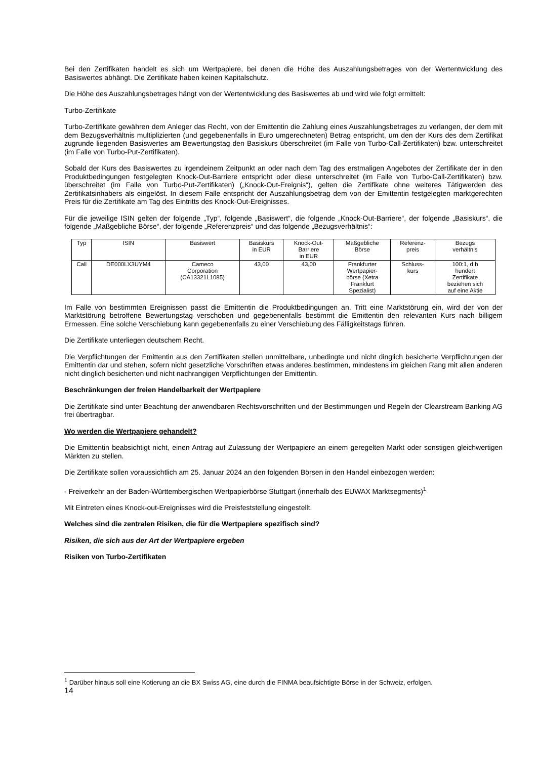Bei den Zertifikaten handelt es sich um Wertpapiere, bei denen die Höhe des Auszahlungsbetrages von der Wertentwicklung des Basiswertes abhängt. Die Zertifikate haben keinen Kapitalschutz.
Die Höhe des Auszahlungsbetrages hängt von der Wertentwicklung des Basiswertes ab und wird wie folgt ermittelt:
Turbo-Zertifikate
Turbo-Zertifikate gewähren dem Anleger das Recht, von der Emittentin die Zahlung eines Auszahlungsbetrages zu verlangen, der dem mit dem Bezugsverhältnis multiplizierten (und gegebenenfalls in Euro umgerechneten) Betrag entspricht, um den der Kurs des dem Zertifikat zugrunde liegenden Basiswertes am Bewertungstag den Basiskurs überschreitet (im Falle von Turbo-Call-Zertifikaten) bzw. unterschreitet (im Falle von Turbo-Put-Zertifikaten).
Sobald der Kurs des Basiswertes zu irgendeinem Zeitpunkt an oder nach dem Tag des erstmaligen Angebotes der Zertifikate der in den Produktbedingungen festgelegten Knock-Out-Barriere entspricht oder diese unterschreitet (im Falle von Turbo-Call-Zertifikaten) bzw. überschreitet (im Falle von Turbo-Put-Zertifikaten) („Knock-Out-Ereignis“), gelten die Zertifikate ohne weiteres Tätigwerden des Zertifikatsinhabers als eingelöst. In diesem Falle entspricht der Auszahlungsbetrag dem von der Emittentin festgelegten marktgerechten Preis für die Zertifikate am Tag des Eintritts des Knock-Out-Ereignisses.
Für die jeweilige ISIN gelten der folgende „Typ“, folgende „Basiswert“, die folgende „Knock-Out-Barriere“, der folgende „Basiskurs“, die folgende „Maßgebliche Börse“, der folgende „Referenzpreis“ und das folgende „Bezugsverhältnis“:
| Typ | ISIN | Basiswert | Basiskurs in EUR | Knock-Out- Barriere in EUR | Maßgebliche Börse | Referenz- preis | Bezugs verhältnis |
| Call | DE000LX3UYM4 | Cameco Corporation (CA13321L1085) | 43,00 | 43,00 | Frankfurter Wertpapier- börse (Xetra Frankfurt Spezialist) | Schluss- kurs | 100:1, d.h hundert Zertifikate beziehen sich auf eine Aktie |
Im Falle von bestimmten Ereignissen passt die Emittentin die Produktbedingungen an. Tritt eine Marktstörung ein, wird der von der Marktstörung betroffene Bewertungstag verschoben und gegebenenfalls bestimmt die Emittentin den relevanten Kurs nach billigem Ermessen. Eine solche Verschiebung kann gegebenenfalls zu einer Verschiebung des Fälligkeitstags führen.
Die Zertifikate unterliegen deutschem Recht.
Die Verpflichtungen der Emittentin aus den Zertifikaten stellen unmittelbare, unbedingte und nicht dinglich besicherte Verpflichtungen der Emittentin dar und stehen, sofern nicht gesetzliche Vorschriften etwas anderes bestimmen, mindestens im gleichen Rang mit allen anderen nicht dinglich besicherten und nicht nachrangigen Verpflichtungen der Emittentin.
Beschränkungen der freien Handelbarkeit der Wertpapiere
Die Zertifikate sind unter Beachtung der anwendbaren Rechtsvorschriften und der Bestimmungen und Regeln der Clearstream Banking AG frei übertragbar.
Wo werden die Wertpapiere gehandelt?
Die Emittentin beabsichtigt nicht, einen Antrag auf Zulassung der Wertpapiere an einem geregelten Markt oder sonstigen gleichwertigen Märkten zu stellen.
Die Zertifikate sollen voraussichtlich am 25. Januar 2024 an den folgenden Börsen in den Handel einbezogen werden:
- Freiverkehr an der Baden-Württembergischen Wertpapierbörse Stuttgart (innerhalb des EUWAX Marktsegments)<sup>1</sup>
Mit Eintreten eines Knock-out-Ereignisses wird die Preisfeststellung eingestellt.
Welches sind die zentralen Risiken, die für die Wertpapiere spezifisch sind?
Risiken, die sich aus der Art der Wertpapiere ergeben
Risiken von Turbo-Zertifikaten
<sup>1</sup> Darüber hinaus soll eine Kotierung an die BX Swiss AG, eine durch die FINMA beaufsichtigte Börse in der Schweiz, erfolgen.
14